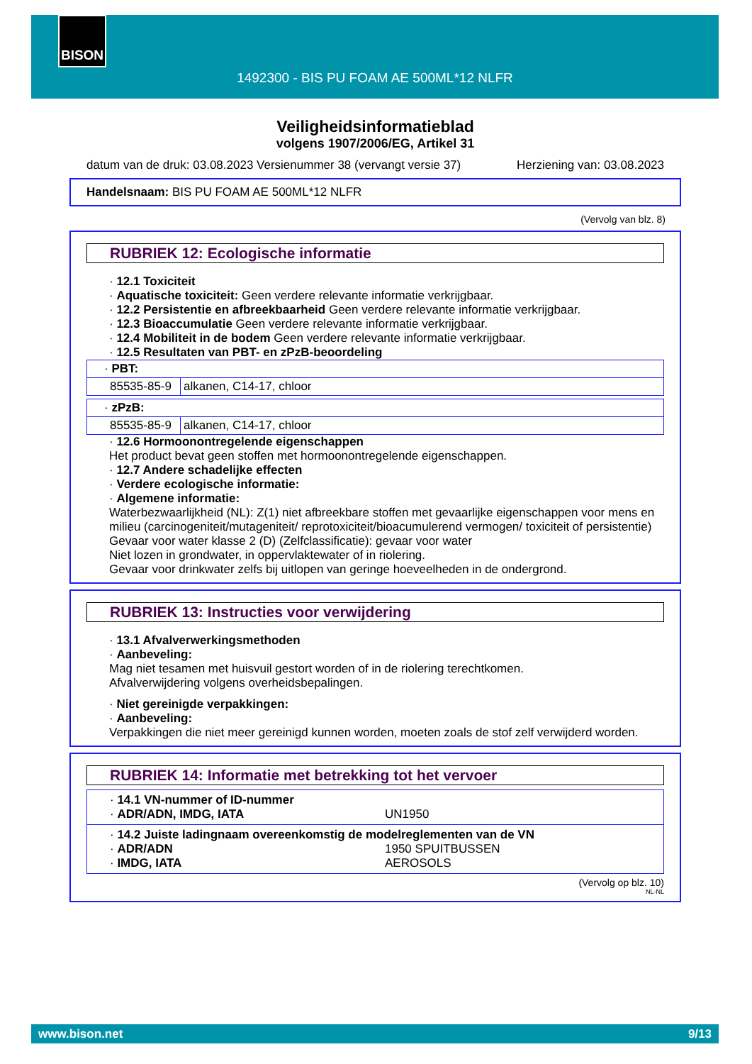BISON
1492300 - BIS PU FOAM AE 500ML*12 NLFR
Veiligheidsinformatieblad
volgens 1907/2006/EG, Artikel 31
datum van de druk: 03.08.2023 Versienummer 38 (vervangt versie 37) Herziening van: 03.08.2023
Handelsnaam: BIS PU FOAM AE 500ML*12 NLFR
(Vervolg van blz. 8)
RUBRIEK 12: Ecologische informatie
· 12.1 Toxiciteit
· Aquatische toxiciteit: Geen verdere relevante informatie verkrijgbaar.
· 12.2 Persistentie en afbreekbaarheid Geen verdere relevante informatie verkrijgbaar.
· 12.3 Bioaccumulatie Geen verdere relevante informatie verkrijgbaar.
· 12.4 Mobiliteit in de bodem Geen verdere relevante informatie verkrijgbaar.
· 12.5 Resultaten van PBT- en zPzB-beoordeling
| · PBT: | |
| 85535-85-9 | alkanen, C14-17, chloor |
| · zPzB: | |
| 85535-85-9 | alkanen, C14-17, chloor |
· 12.6 Hormoonontregelende eigenschappen
Het product bevat geen stoffen met hormoonontregelende eigenschappen.
· 12.7 Andere schadelijke effecten
· Verdere ecologische informatie:
· Algemene informatie:
Waterbezwaarlijkheid (NL): Z(1) niet afbreekbare stoffen met gevaarlijke eigenschappen voor mens en milieu (carcinogeniteit/mutageniteit/ reprotoxiciteit/bioacumulerend vermogen/ toxiciteit of persistentie)
Gevaar voor water klasse 2 (D) (Zelfclassificatie): gevaar voor water
Niet lozen in grondwater, in oppervlaktewater of in riolering.
Gevaar voor drinkwater zelfs bij uitlopen van geringe hoeveelheden in de ondergrond.
RUBRIEK 13: Instructies voor verwijdering
· 13.1 Afvalverwerkingsmethoden
· Aanbeveling:
Mag niet tesamen met huisvuil gestort worden of in de riolering terechtkomen.
Afvalverwijdering volgens overheidsbepalingen.
· Niet gereinigde verpakkingen:
· Aanbeveling:
Verpakkingen die niet meer gereinigd kunnen worden, moeten zoals de stof zelf verwijderd worden.
RUBRIEK 14: Informatie met betrekking tot het vervoer
· 14.1 VN-nummer of ID-nummer
· ADR/ADN, IMDG, IATA UN1950
· 14.2 Juiste ladingnaam overeenkomstig de modelreglementen van de VN
· ADR/ADN 1950 SPUITBUSSEN
· IMDG, IATA AEROSOLS
(Vervolg op blz. 10)
NL-NL
www.bison.net 9/13